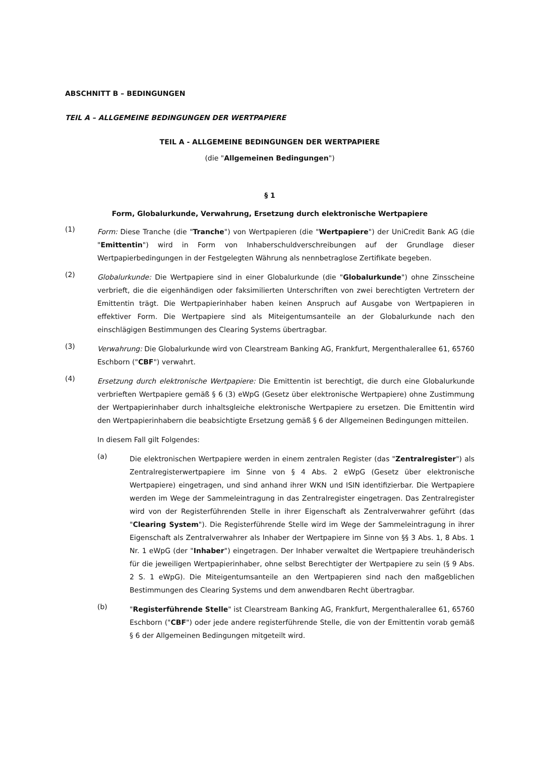ABSCHNITT B – BEDINGUNGEN
TEIL A – ALLGEMEINE BEDINGUNGEN DER WERTPAPIERE
TEIL A - ALLGEMEINE BEDINGUNGEN DER WERTPAPIERE
(die "Allgemeinen Bedingungen")
§ 1
Form, Globalurkunde, Verwahrung, Ersetzung durch elektronische Wertpapiere
(1)
Form: Diese Tranche (die "Tranche") von Wertpapieren (die "Wertpapiere") der UniCredit Bank AG (die "Emittentin") wird in Form von Inhaberschuldverschreibungen auf der Grundlage dieser Wertpapierbedingungen in der Festgelegten Währung als nennbetraglose Zertifikate begeben.
(2)
Globalurkunde: Die Wertpapiere sind in einer Globalurkunde (die "Globalurkunde") ohne Zinsscheine verbrieft, die die eigenhändigen oder faksimilierten Unterschriften von zwei berechtigten Vertretern der Emittentin trägt. Die Wertpapierinhaber haben keinen Anspruch auf Ausgabe von Wertpapieren in effektiver Form. Die Wertpapiere sind als Miteigentumsanteile an der Globalurkunde nach den einschlägigen Bestimmungen des Clearing Systems übertragbar.
(3)
Verwahrung: Die Globalurkunde wird von Clearstream Banking AG, Frankfurt, Mergenthalerallee 61, 65760 Eschborn ("CBF") verwahrt.
(4)
Ersetzung durch elektronische Wertpapiere: Die Emittentin ist berechtigt, die durch eine Globalurkunde verbrieften Wertpapiere gemäß § 6 (3) eWpG (Gesetz über elektronische Wertpapiere) ohne Zustimmung der Wertpapierinhaber durch inhaltsgleiche elektronische Wertpapiere zu ersetzen. Die Emittentin wird den Wertpapierinhabern die beabsichtigte Ersetzung gemäß § 6 der Allgemeinen Bedingungen mitteilen.
In diesem Fall gilt Folgendes:
(a)
Die elektronischen Wertpapiere werden in einem zentralen Register (das "Zentralregister") als Zentralregisterwertpapiere im Sinne von § 4 Abs. 2 eWpG (Gesetz über elektronische Wertpapiere) eingetragen, und sind anhand ihrer WKN und ISIN identifizierbar. Die Wertpapiere werden im Wege der Sammeleintragung in das Zentralregister eingetragen. Das Zentralregister wird von der Registerführenden Stelle in ihrer Eigenschaft als Zentralverwahrer geführt (das "Clearing System"). Die Registerführende Stelle wird im Wege der Sammeleintragung in ihrer Eigenschaft als Zentralverwahrer als Inhaber der Wertpapiere im Sinne von §§ 3 Abs. 1, 8 Abs. 1 Nr. 1 eWpG (der "Inhaber") eingetragen. Der Inhaber verwaltet die Wertpapiere treuhänderisch für die jeweiligen Wertpapierinhaber, ohne selbst Berechtigter der Wertpapiere zu sein (§ 9 Abs. 2 S. 1 eWpG). Die Miteigentumsanteile an den Wertpapieren sind nach den maßgeblichen Bestimmungen des Clearing Systems und dem anwendbaren Recht übertragbar.
(b)
"Registerführende Stelle" ist Clearstream Banking AG, Frankfurt, Mergenthalerallee 61, 65760 Eschborn ("CBF") oder jede andere registerführende Stelle, die von der Emittentin vorab gemäß § 6 der Allgemeinen Bedingungen mitgeteilt wird.